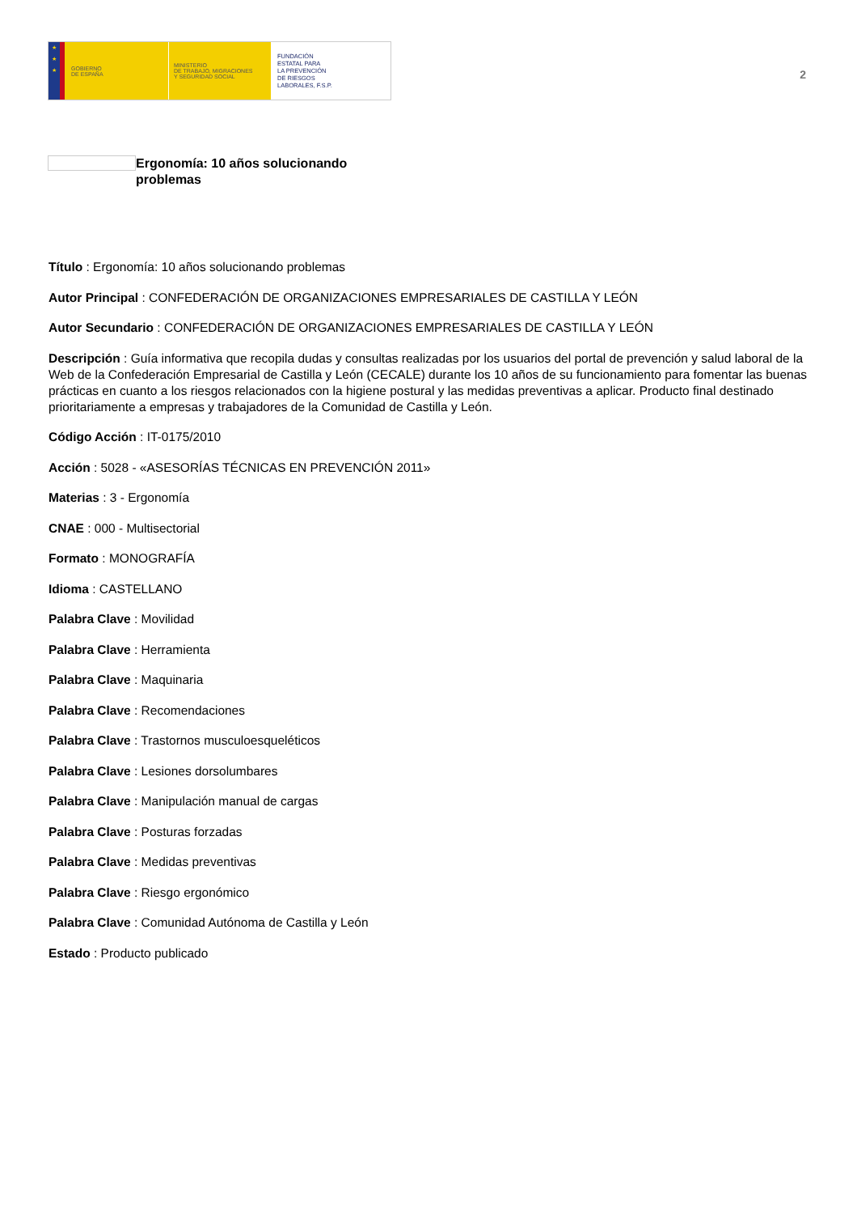★
★
★
GOBIERNO
DE ESPAÑA
MINISTERIO
DE TRABAJO, MIGRACIONES
Y SEGURIDAD SOCIAL
FUNDACIÓN
ESTATAL PARA
LA PREVENCIÓN
DE RIESGOS
LABORALES, F.S.P.
2
Ergonomía: 10 años solucionando problemas
Título : Ergonomía: 10 años solucionando problemas
Autor Principal : CONFEDERACIÓN DE ORGANIZACIONES EMPRESARIALES DE CASTILLA Y LEÓN
Autor Secundario : CONFEDERACIÓN DE ORGANIZACIONES EMPRESARIALES DE CASTILLA Y LEÓN
Descripción : Guía informativa que recopila dudas y consultas realizadas por los usuarios del portal de prevención y salud laboral de la Web de la Confederación Empresarial de Castilla y León (CECALE) durante los 10 años de su funcionamiento para fomentar las buenas prácticas en cuanto a los riesgos relacionados con la higiene postural y las medidas preventivas a aplicar. Producto final destinado prioritariamente a empresas y trabajadores de la Comunidad de Castilla y León.
Código Acción : IT-0175/2010
Acción : 5028 - «ASESORÍAS TÉCNICAS EN PREVENCIÓN 2011»
Materias : 3 - Ergonomía
CNAE : 000 - Multisectorial
Formato : MONOGRAFÍA
Idioma : CASTELLANO
Palabra Clave : Movilidad
Palabra Clave : Herramienta
Palabra Clave : Maquinaria
Palabra Clave : Recomendaciones
Palabra Clave : Trastornos musculoesqueléticos
Palabra Clave : Lesiones dorsolumbares
Palabra Clave : Manipulación manual de cargas
Palabra Clave : Posturas forzadas
Palabra Clave : Medidas preventivas
Palabra Clave : Riesgo ergonómico
Palabra Clave : Comunidad Autónoma de Castilla y León
Estado : Producto publicado